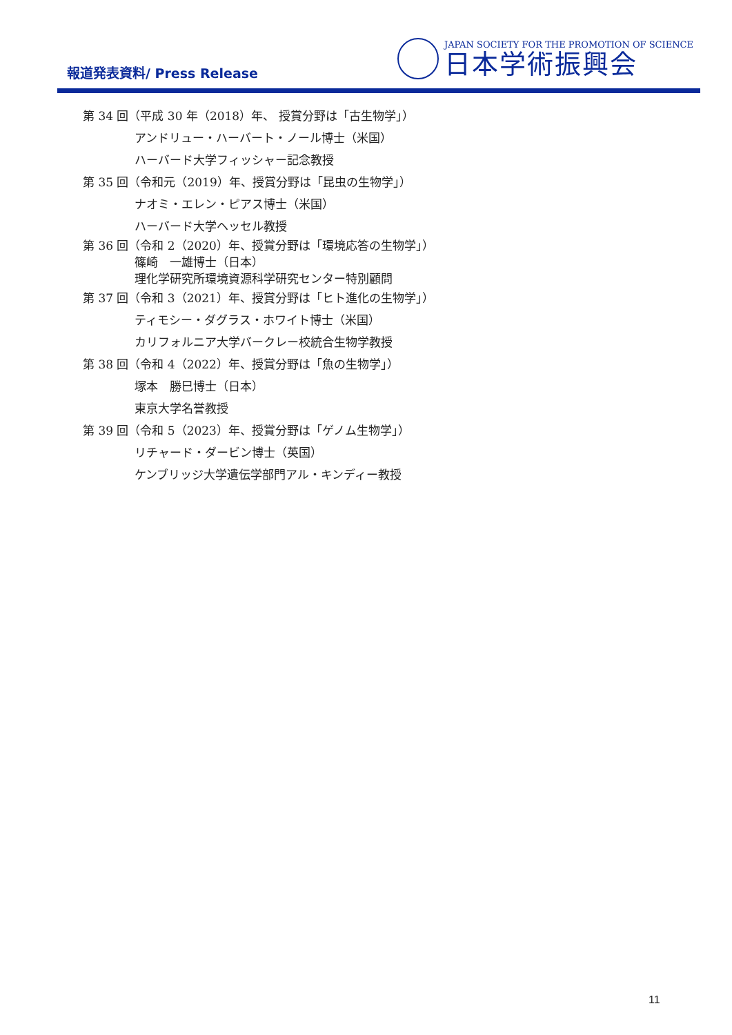報道発表資料/ Press Release
JAPAN SOCIETY FOR THE PROMOTION OF SCIENCE
日本学術振興会
第 34 回（平成 30 年（2018）年、 授賞分野は「古生物学」）
アンドリュー・ハーバート・ノール博士（米国）
ハーバード大学フィッシャー記念教授
第 35 回（令和元（2019）年、授賞分野は「昆虫の生物学」）
ナオミ・エレン・ピアス博士（米国）
ハーバード大学ヘッセル教授
第 36 回（令和 2（2020）年、授賞分野は「環境応答の生物学」）
篠崎　一雄博士（日本）
理化学研究所環境資源科学研究センター特別顧問
第 37 回（令和 3（2021）年、授賞分野は「ヒト進化の生物学」）
ティモシー・ダグラス・ホワイト博士（米国）
カリフォルニア大学バークレー校統合生物学教授
第 38 回（令和 4（2022）年、授賞分野は「魚の生物学」）
塚本　勝巳博士（日本）
東京大学名誉教授
第 39 回（令和 5（2023）年、授賞分野は「ゲノム生物学」）
リチャード・ダービン博士（英国）
ケンブリッジ大学遺伝学部門アル・キンディー教授
11